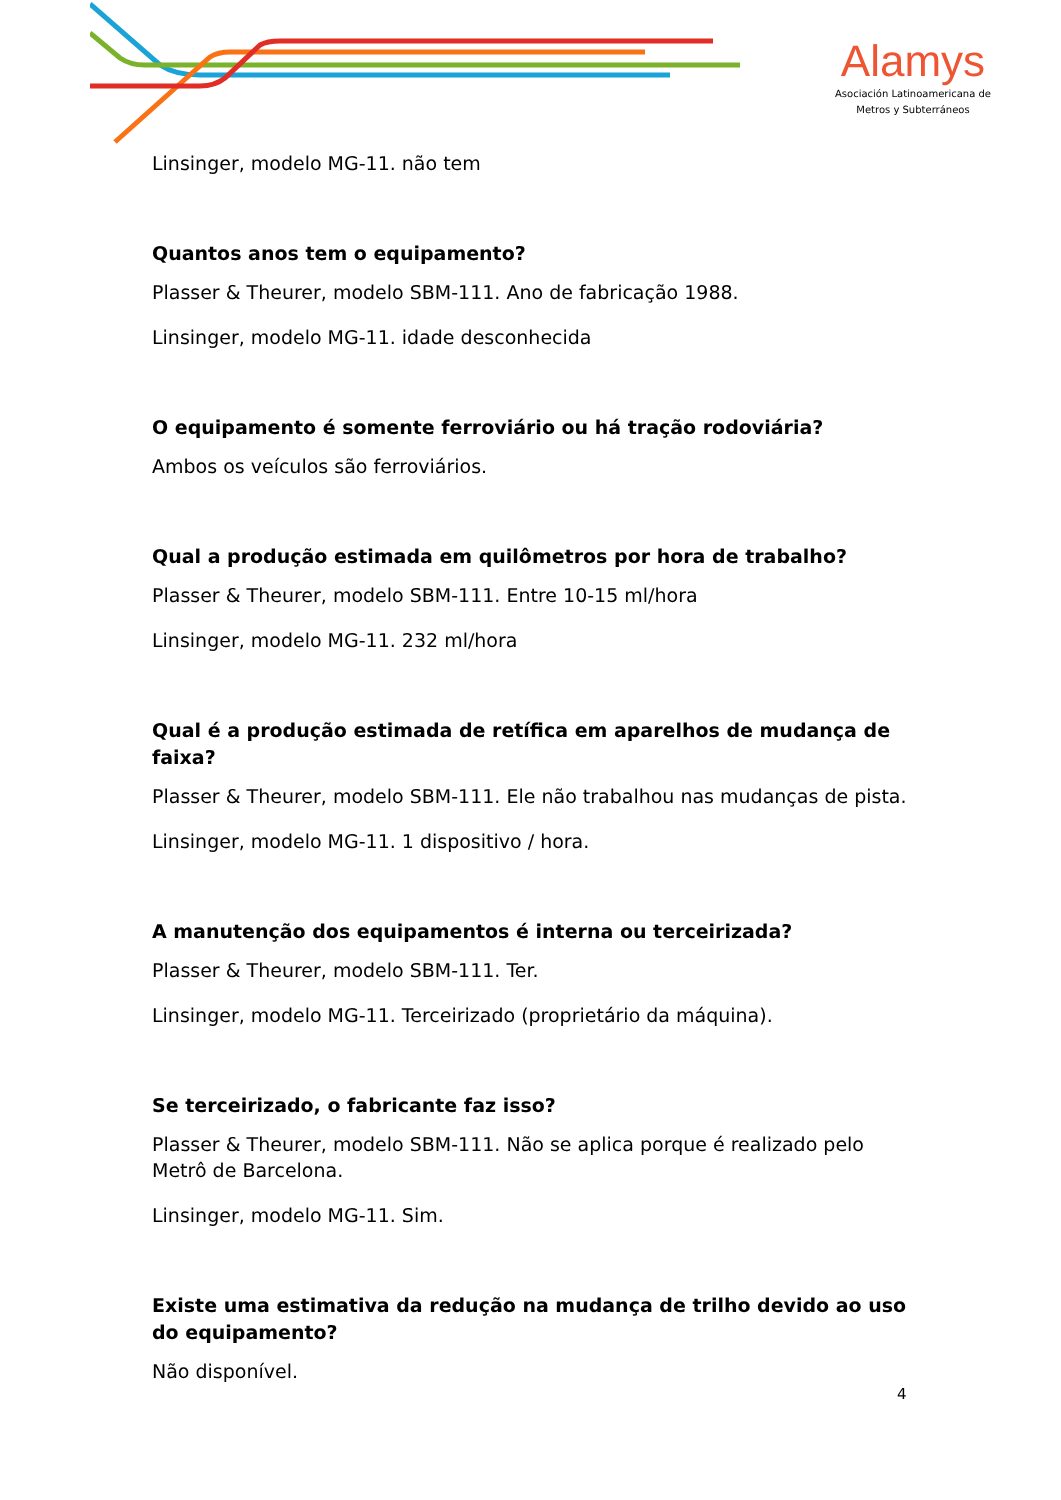Alamys
Asociación Latinoamericana de
Metros y Subterráneos
Linsinger, modelo MG-11. não tem
Quantos anos tem o equipamento?
Plasser & Theurer, modelo SBM-111. Ano de fabricação 1988.
Linsinger, modelo MG-11. idade desconhecida
O equipamento é somente ferroviário ou há tração rodoviária?
Ambos os veículos são ferroviários.
Qual a produção estimada em quilômetros por hora de trabalho?
Plasser & Theurer, modelo SBM-111. Entre 10-15 ml/hora
Linsinger, modelo MG-11. 232 ml/hora
Qual é a produção estimada de retífica em aparelhos de mudança de faixa?
Plasser & Theurer, modelo SBM-111. Ele não trabalhou nas mudanças de pista.
Linsinger, modelo MG-11. 1 dispositivo / hora.
A manutenção dos equipamentos é interna ou terceirizada?
Plasser & Theurer, modelo SBM-111. Ter.
Linsinger, modelo MG-11. Terceirizado (proprietário da máquina).
Se terceirizado, o fabricante faz isso?
Plasser & Theurer, modelo SBM-111. Não se aplica porque é realizado pelo Metrô de Barcelona.
Linsinger, modelo MG-11. Sim.
Existe uma estimativa da redução na mudança de trilho devido ao uso do equipamento?
Não disponível.
4